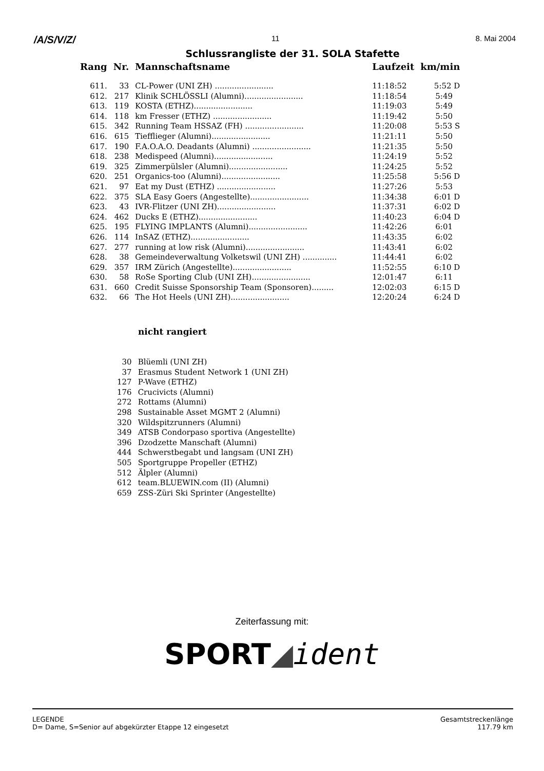/A/S/V/Z/ 11 8. Mai 2004
Schlussrangliste der 31. SOLA Stafette
| Rang | Nr. | Mannschaftsname | Laufzeit | km/min |
| --- | --- | --- | --- | --- |
| 611. | 33 | CL-Power (UNI ZH) ........................ | 11:18:52 | 5:52 D |
| 612. | 217 | Klinik SCHLÖSSLI (Alumni)........................ | 11:18:54 | 5:49 |
| 613. | 119 | KOSTA (ETHZ)........................ | 11:19:03 | 5:49 |
| 614. | 118 | km Fresser (ETHZ) ........................ | 11:19:42 | 5:50 |
| 615. | 342 | Running Team HSSAZ (FH) ........................ | 11:20:08 | 5:53 S |
| 616. | 615 | Tiefflieger (Alumni)........................ | 11:21:11 | 5:50 |
| 617. | 190 | F.A.O.A.O. Deadants (Alumni) ........................ | 11:21:35 | 5:50 |
| 618. | 238 | Medispeed (Alumni)........................ | 11:24:19 | 5:52 |
| 619. | 325 | Zimmerpülsler (Alumni)........................ | 11:24:25 | 5:52 |
| 620. | 251 | Organics-too (Alumni)........................ | 11:25:58 | 5:56 D |
| 621. | 97 | Eat my Dust (ETHZ) ........................ | 11:27:26 | 5:53 |
| 622. | 375 | SLA Easy Goers (Angestellte)........................ | 11:34:38 | 6:01 D |
| 623. | 43 | IVR-Flitzer (UNI ZH)........................ | 11:37:31 | 6:02 D |
| 624. | 462 | Ducks E (ETHZ)........................ | 11:40:23 | 6:04 D |
| 625. | 195 | FLYING IMPLANTS (Alumni)........................ | 11:42:26 | 6:01 |
| 626. | 114 | InSAZ (ETHZ)........................ | 11:43:35 | 6:02 |
| 627. | 277 | running at low risk (Alumni)........................ | 11:43:41 | 6:02 |
| 628. | 38 | Gemeindeverwaltung Volketswil (UNI ZH) .............. | 11:44:41 | 6:02 |
| 629. | 357 | IRM Zürich (Angestellte)........................ | 11:52:55 | 6:10 D |
| 630. | 58 | RoSe Sporting Club (UNI ZH)........................ | 12:01:47 | 6:11 |
| 631. | 660 | Credit Suisse Sponsorship Team (Sponsoren)......... | 12:02:03 | 6:15 D |
| 632. | 66 | The Hot Heels (UNI ZH)........................ | 12:20:24 | 6:24 D |
nicht rangiert
| 30 | Blüemli (UNI ZH) |
| 37 | Erasmus Student Network 1 (UNI ZH) |
| 127 | P-Wave (ETHZ) |
| 176 | Crucivicts (Alumni) |
| 272 | Rottams (Alumni) |
| 298 | Sustainable Asset MGMT 2 (Alumni) |
| 320 | Wildspitzrunners (Alumni) |
| 349 | ATSB Condorpaso sportiva (Angestellte) |
| 396 | Dzodzette Manschaft (Alumni) |
| 444 | Schwerstbegabt und langsam (UNI ZH) |
| 505 | Sportgruppe Propeller (ETHZ) |
| 512 | Älpler (Alumni) |
| 612 | team.BLUEWIN.com (II) (Alumni) |
| 659 | ZSS-Züri Ski Sprinter (Angestellte) |
Zeiterfassung mit:
SPORT◢ident
LEGENDE
D= Dame, S=Senior auf abgekürzter Etappe 12 eingesetzt
Gesamtstreckenlänge
117.79 km